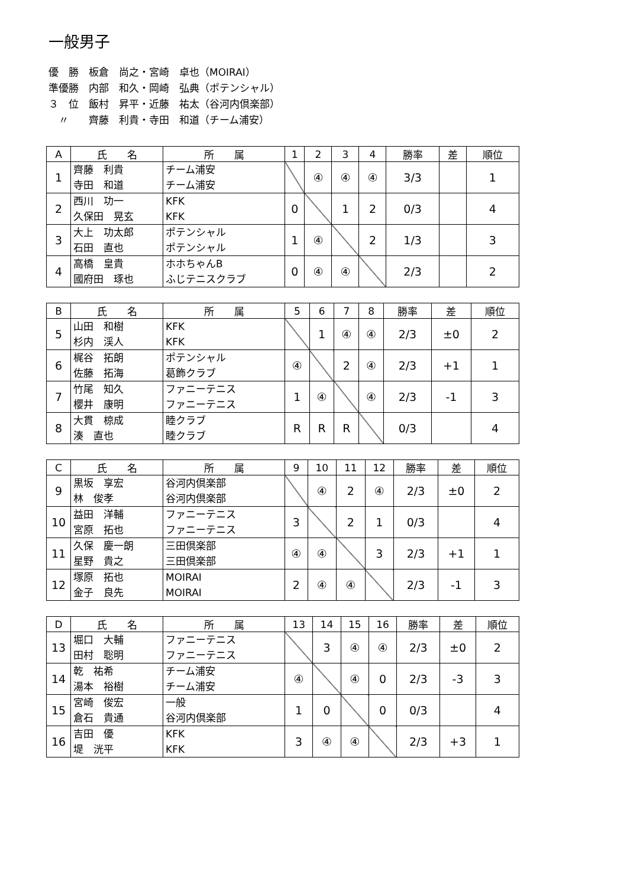一般男子
優　勝　板倉　尚之・宮崎　卓也（MOIRAI）
準優勝　内部　和久・岡崎　弘典（ポテンシャル）
３　位　飯村　昇平・近藤　祐太（谷河内倶楽部）
　〃　　齊藤　利貴・寺田　和道（チーム浦安）
| A | 氏 名 | 所 属 | 1 | 2 | 3 | 4 | 勝率 | 差 | 順位 |
| --- | --- | --- | --- | --- | --- | --- | --- | --- | --- |
| 1 | 齊藤 利貴 寺田 和道 | チーム浦安 チーム浦安 | | ④ | ④ | ④ | 3/3 | | 1 |
| 2 | 西川 功一 久保田 晃玄 | KFK KFK | 0 | | 1 | 2 | 0/3 | | 4 |
| 3 | 大上 功太郎 石田 直也 | ポテンシャル ポテンシャル | 1 | ④ | | 2 | 1/3 | | 3 |
| 4 | 高橋 皇貴 國府田 琢也 | ホホちゃんB ふじテニスクラブ | 0 | ④ | ④ | | 2/3 | | 2 |
| B | 氏 名 | 所 属 | 5 | 6 | 7 | 8 | 勝率 | 差 | 順位 |
| --- | --- | --- | --- | --- | --- | --- | --- | --- | --- |
| 5 | 山田 和樹 杉内 渓人 | KFK KFK | | 1 | ④ | ④ | 2/3 | ±0 | 2 |
| 6 | 梶谷 拓朗 佐藤 拓海 | ポテンシャル 葛飾クラブ | ④ | | 2 | ④ | 2/3 | +1 | 1 |
| 7 | 竹尾 知久 櫻井 康明 | ファニーテニス ファニーテニス | 1 | ④ | | ④ | 2/3 | -1 | 3 |
| 8 | 大貫 椋成 湊 直也 | 睦クラブ 睦クラブ | R | R | R | | 0/3 | | 4 |
| C | 氏 名 | 所 属 | 9 | 10 | 11 | 12 | 勝率 | 差 | 順位 |
| --- | --- | --- | --- | --- | --- | --- | --- | --- | --- |
| 9 | 黒坂 享宏 林 俊孝 | 谷河内倶楽部 谷河内倶楽部 | | ④ | 2 | ④ | 2/3 | ±0 | 2 |
| 10 | 益田 洋輔 宮原 拓也 | ファニーテニス ファニーテニス | 3 | | 2 | 1 | 0/3 | | 4 |
| 11 | 久保 慶一朗 星野 貴之 | 三田倶楽部 三田倶楽部 | ④ | ④ | | 3 | 2/3 | +1 | 1 |
| 12 | 塚原 拓也 金子 良先 | MOIRAI MOIRAI | 2 | ④ | ④ | | 2/3 | -1 | 3 |
| D | 氏 名 | 所 属 | 13 | 14 | 15 | 16 | 勝率 | 差 | 順位 |
| --- | --- | --- | --- | --- | --- | --- | --- | --- | --- |
| 13 | 堀口 大輔 田村 聡明 | ファニーテニス ファニーテニス | | 3 | ④ | ④ | 2/3 | ±0 | 2 |
| 14 | 乾 祐希 湯本 裕樹 | チーム浦安 チーム浦安 | ④ | | ④ | 0 | 2/3 | -3 | 3 |
| 15 | 宮崎 俊宏 倉石 貴通 | 一般 谷河内倶楽部 | 1 | 0 | | 0 | 0/3 | | 4 |
| 16 | 吉田 優 堤 洸平 | KFK KFK | 3 | ④ | ④ | | 2/3 | +3 | 1 |